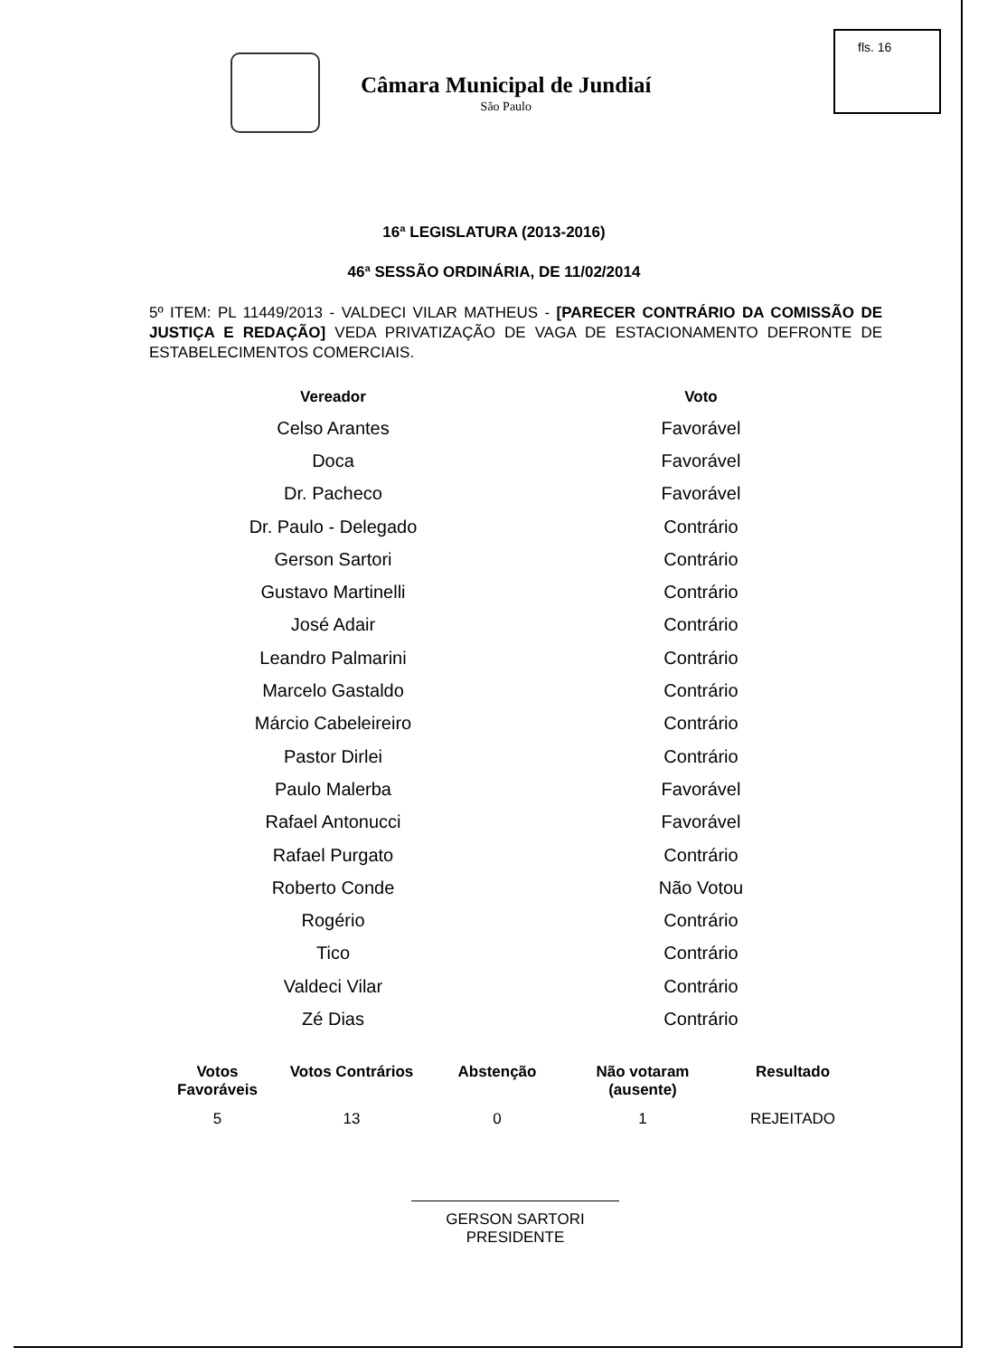fls. 16
Câmara Municipal de Jundiaí
São Paulo
16ª LEGISLATURA (2013-2016)
46ª SESSÃO ORDINÁRIA, DE 11/02/2014
5º ITEM: PL 11449/2013 - VALDECI VILAR MATHEUS - [PARECER CONTRÁRIO DA COMISSÃO DE JUSTIÇA E REDAÇÃO] VEDA PRIVATIZAÇÃO DE VAGA DE ESTACIONAMENTO DEFRONTE DE ESTABELECIMENTOS COMERCIAIS.
| Vereador | Voto |
| --- | --- |
| Celso Arantes | Favorável |
| Doca | Favorável |
| Dr. Pacheco | Favorável |
| Dr. Paulo - Delegado | Contrário |
| Gerson Sartori | Contrário |
| Gustavo Martinelli | Contrário |
| José Adair | Contrário |
| Leandro Palmarini | Contrário |
| Marcelo Gastaldo | Contrário |
| Márcio Cabeleireiro | Contrário |
| Pastor Dirlei | Contrário |
| Paulo Malerba | Favorável |
| Rafael Antonucci | Favorável |
| Rafael Purgato | Contrário |
| Roberto Conde | Não Votou |
| Rogério | Contrário |
| Tico | Contrário |
| Valdeci Vilar | Contrário |
| Zé Dias | Contrário |
| Votos Favoráveis | Votos Contrários | Abstenção | Não votaram (ausente) | Resultado |
| --- | --- | --- | --- | --- |
| 5 | 13 | 0 | 1 | REJEITADO |
GERSON SARTORI
PRESIDENTE